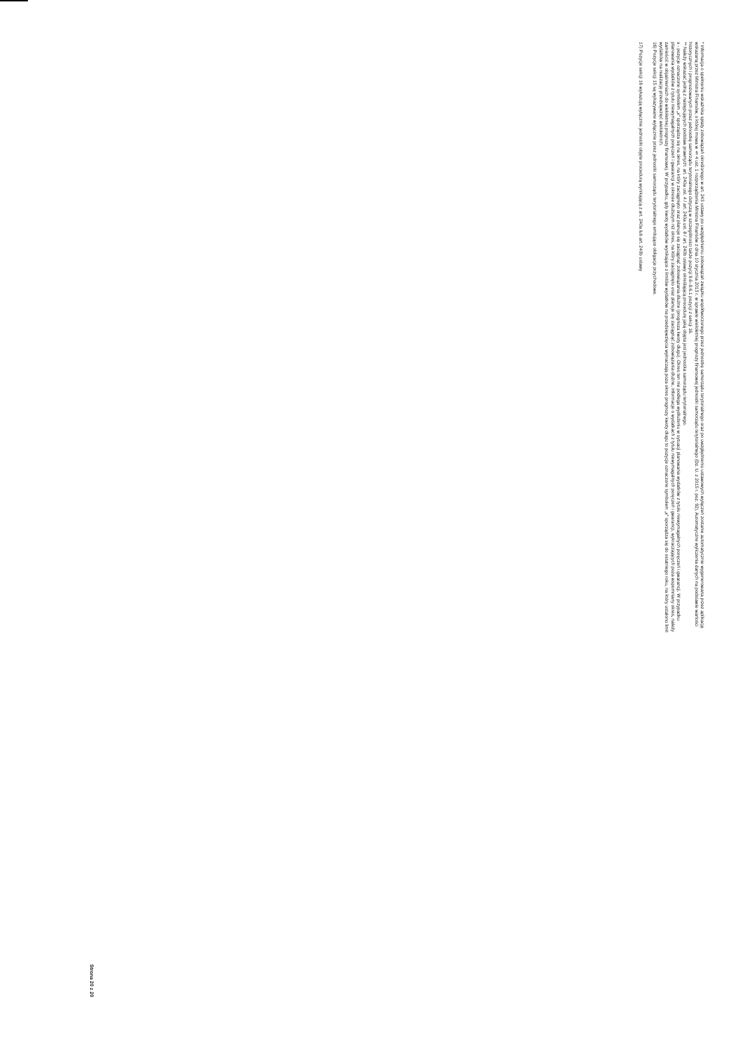* Informacja o spełnieniu wskaźnika spłaty zobowiązań określonego w art. 243 ustawy po uwzględnieniu zobowiązań związku współtworzonego przez jednostkę samorządu terytorialnego oraz po uwzględnieniu ustawowych wyłączeń zostanie automatycznie wygenerowana przez aplikację wskazaną przez Ministra Finansów, o której mowa w § 4 ust. 1 rozporządzenia Ministra Finansów z dnia 10 stycznia 2013 r. w sprawie wieloletniej prognozy finansowej jednostki samorządu terytorialnego (Dz. U. z 2015 r. poz. 92). Automatyczne wyliczenia danych na podstawie wartości historycznych i prognozowanych przez jednostkę samorządu terytorialnego dotyczą w szczególności także pozycji 9.6–9.6.1 pozycji z sekcji 16.
** Należy wskazać jedną z następujących podstaw prawnych: art. 240a ust. 4 / art. 240a ust. 8 / art. 240b ustawy określającą procedurę jaką objęta jest jednostka samorządu terytorialnego.
x - pozycje oznaczone symbolem „x” sporządza się na okres, na który zaciągnięto oraz planuje się zaciągnąć zobowiązania dłużne (prognoza kwoty długu). Okres ten nie podlega wydłużeniu w sytuacji planowania wydatków z tytułu niewymagalnych poręczeń i gwarancji. W przypadku planowania wydatków z tytułu niewymagalnych poręczeń i gwarancji w okresie dłuższym niż okres, na który zaciągnięto oraz planuje się zaciągnąć zobowiązania dłużne, informacje o wydatkach z tytułu niewymagalnych poręczeń i gwarancji, wykraczających poza wspomniany okres, należy zamieścić w objaśnieniach do wieloletniej prognozy finansowej. W przypadku, gdy kwoty wydatków wynikające z limitów wydatków na przedsięwzięcia wykraczają poza okres prognozy kwoty długu to pozycje oznaczone symbolem „x” sporządza się do ostatniego roku, na który ustalono limit wydatków na realizację przedsięwzięć wieloletnich.
16) Pozycje sekcji 15 są wykazywane wyłącznie przez jednostki samorządu terytorialnego emitujące obligacje przychodowe.
17) Pozycje sekcji 16 wykazują wyłącznie jednostki objęte procedurą wynikającą z art. 240a lub art. 240b ustawy
Strona 20 z 20